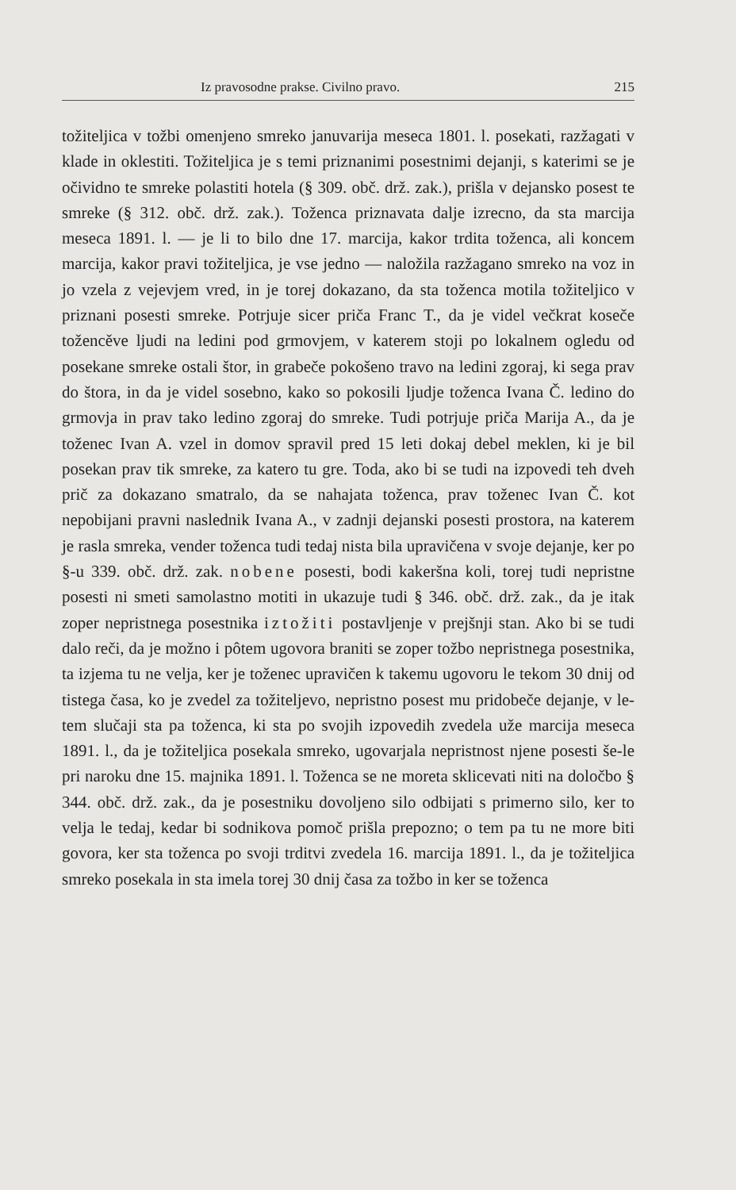Iz pravosodne prakse. Civilno pravo. 215
tožiteljica v tožbi omenjeno smreko januvarija meseca 1801. l. posekati, razžagati v klade in oklestiti. Tožiteljica je s temi priznanimi posestnimi dejanji, s katerimi se je očividno te smreke polastiti hotela (§ 309. obč. drž. zak.), prišla v dejansko posest te smreke (§ 312. obč. drž. zak.). Toženca priznavata dalje izrecno, da sta marcija meseca 1891. l. — je li to bilo dne 17. marcija, kakor trdita toženca, ali koncem marcija, kakor pravi tožiteljica, je vse jedno — naložila razžagano smreko na voz in jo vzela z vejevjem vred, in je torej dokazano, da sta toženca motila tožiteljico v priznani posesti smreke. Potrjuje sicer priča Franc T., da je videl večkrat koseče tožencěve ljudi na ledini pod grmovjem, v katerem stoji po lokalnem ogledu od posekane smreke ostali štor, in grabeče pokošeno travo na ledini zgoraj, ki sega prav do štora, in da je videl sosebno, kako so pokosili ljudje toženca Ivana Č. ledino do grmovja in prav tako ledino zgoraj do smreke. Tudi potrjuje priča Marija A., da je toženec Ivan A. vzel in domov spravil pred 15 leti dokaj debel meklen, ki je bil posekan prav tik smreke, za katero tu gre. Toda, ako bi se tudi na izpovedi teh dveh prič za dokazano smatralo, da se nahajata toženca, prav toženec Ivan Č. kot nepobijani pravni naslednik Ivana A., v zadnji dejanski posesti prostora, na katerem je rasla smreka, vender toženca tudi tedaj nista bila upravičena v svoje dejanje, ker po §-u 339. obč. drž. zak. nobene posesti, bodi kakeršna koli, torej tudi nepristne posesti ni smeti samolastno motiti in ukazuje tudi § 346. obč. drž. zak., da je itak zoper nepristnega posestnika iztožiti postavljenje v prejšnji stan. Ako bi se tudi dalo reči, da je možno i pôtem ugovora braniti se zoper tožbo nepristnega posestnika, ta izjema tu ne velja, ker je toženec upravičen k takemu ugovoru le tekom 30 dnij od tistega časa, ko je zvedel za tožiteljevo, nepristno posest mu pridobeče dejanje, v le-tem slučaji sta pa toženca, ki sta po svojih izpovedih zvedela uže marcija meseca 1891. l., da je tožiteljica posekala smreko, ugovarjala nepristnost njene posesti še-le pri naroku dne 15. majnika 1891. l. Toženca se ne moreta sklicevati niti na določbo § 344. obč. drž. zak., da je posestniku dovoljeno silo odbijati s primerno silo, ker to velja le tedaj, kedar bi sodnikova pomoč prišla prepozno; o tem pa tu ne more biti govora, ker sta toženca po svoji trditvi zvedela 16. marcija 1891. l., da je tožiteljica smreko posekala in sta imela torej 30 dnij časa za tožbo in ker se toženca